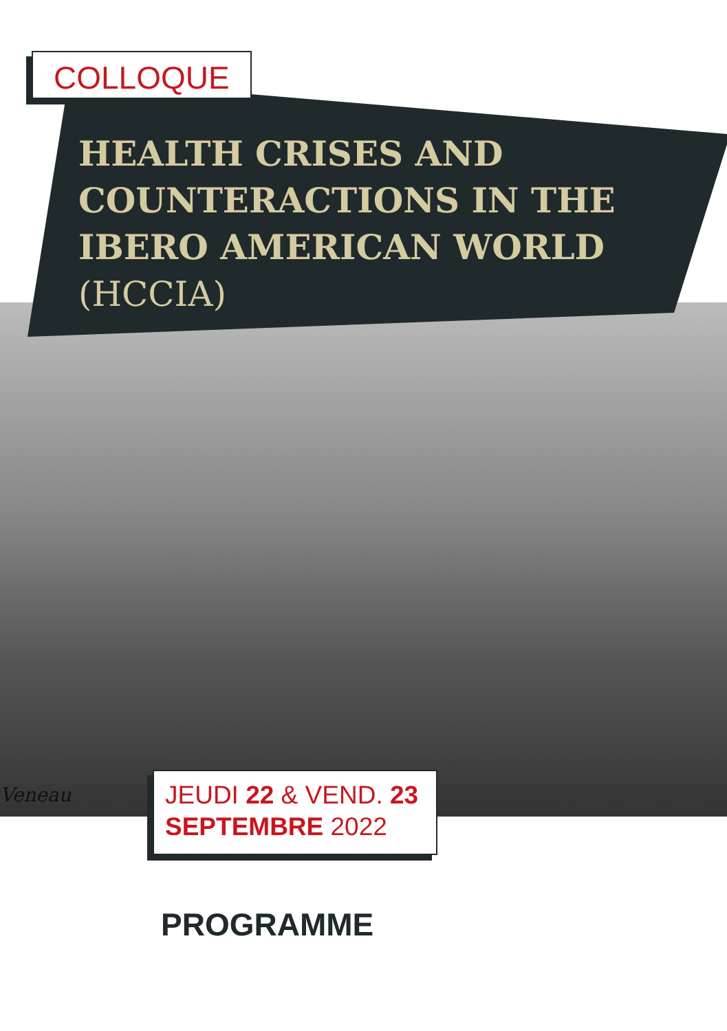Veneau
COLLOQUE
HEALTH CRISES AND COUNTERACTIONS IN THE IBERO AMERICAN WORLD (HCCIA)
JEUDI 22 & VEND. 23
SEPTEMBRE 2022
PROGRAMME